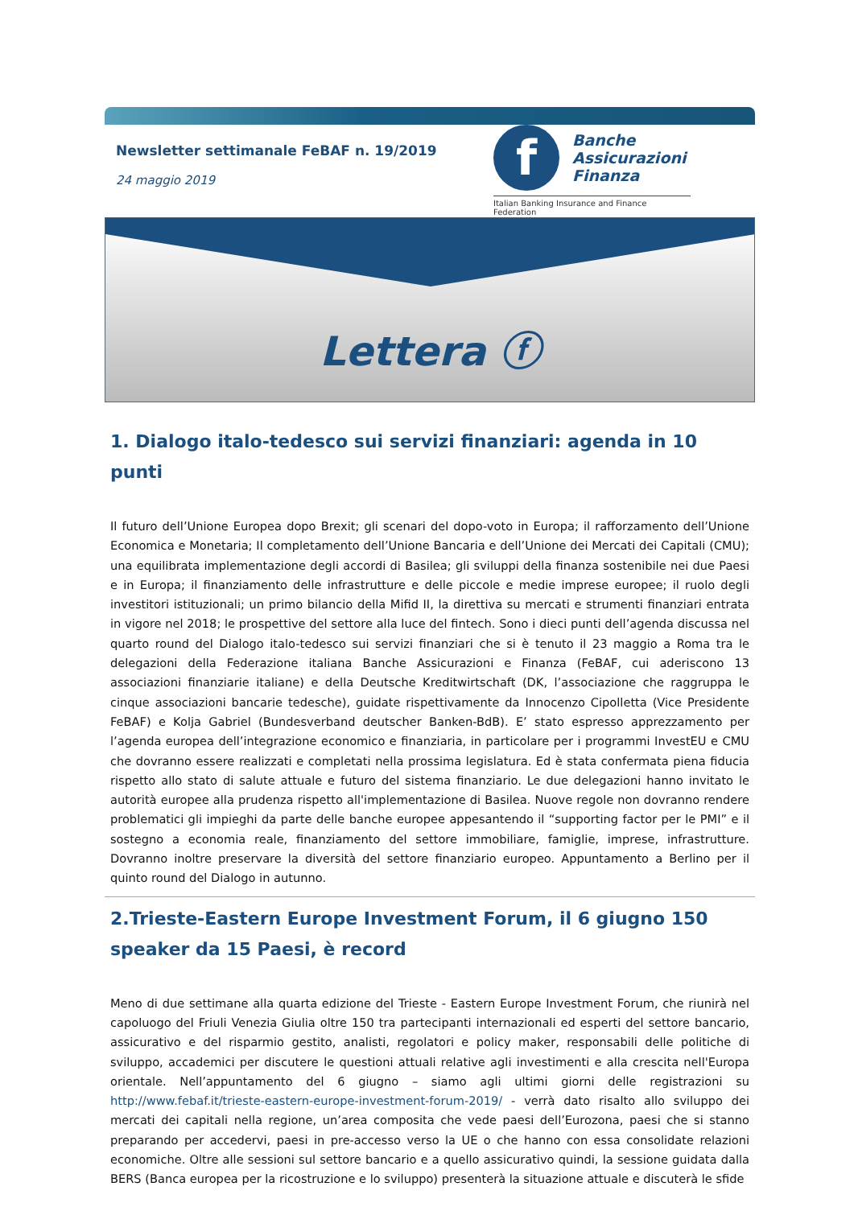Newsletter settimanale FeBAF n. 19/2019
24 maggio 2019
f
Banche
Assicurazioni
Finanza
Italian Banking Insurance and Finance Federation
Lettera ⓕ
1. Dialogo italo-tedesco sui servizi finanziari: agenda in 10 punti
Il futuro dell’Unione Europea dopo Brexit; gli scenari del dopo-voto in Europa; il rafforzamento dell’Unione Economica e Monetaria; Il completamento dell’Unione Bancaria e dell’Unione dei Mercati dei Capitali (CMU); una equilibrata implementazione degli accordi di Basilea; gli sviluppi della finanza sostenibile nei due Paesi e in Europa; il finanziamento delle infrastrutture e delle piccole e medie imprese europee; il ruolo degli investitori istituzionali; un primo bilancio della Mifid II, la direttiva su mercati e strumenti finanziari entrata in vigore nel 2018; le prospettive del settore alla luce del fintech. Sono i dieci punti dell’agenda discussa nel quarto round del Dialogo italo-tedesco sui servizi finanziari che si è tenuto il 23 maggio a Roma tra le delegazioni della Federazione italiana Banche Assicurazioni e Finanza (FeBAF, cui aderiscono 13 associazioni finanziarie italiane) e della Deutsche Kreditwirtschaft (DK, l’associazione che raggruppa le cinque associazioni bancarie tedesche), guidate rispettivamente da Innocenzo Cipolletta (Vice Presidente FeBAF) e Kolja Gabriel (Bundesverband deutscher Banken-BdB). E’ stato espresso apprezzamento per l’agenda europea dell’integrazione economico e finanziaria, in particolare per i programmi InvestEU e CMU che dovranno essere realizzati e completati nella prossima legislatura. Ed è stata confermata piena fiducia rispetto allo stato di salute attuale e futuro del sistema finanziario. Le due delegazioni hanno invitato le autorità europee alla prudenza rispetto all'implementazione di Basilea. Nuove regole non dovranno rendere problematici gli impieghi da parte delle banche europee appesantendo il “supporting factor per le PMI” e il sostegno a economia reale, finanziamento del settore immobiliare, famiglie, imprese, infrastrutture. Dovranno inoltre preservare la diversità del settore finanziario europeo. Appuntamento a Berlino per il quinto round del Dialogo in autunno.
2.Trieste-Eastern Europe Investment Forum, il 6 giugno 150 speaker da 15 Paesi, è record
Meno di due settimane alla quarta edizione del Trieste - Eastern Europe Investment Forum, che riunirà nel capoluogo del Friuli Venezia Giulia oltre 150 tra partecipanti internazionali ed esperti del settore bancario, assicurativo e del risparmio gestito, analisti, regolatori e policy maker, responsabili delle politiche di sviluppo, accademici per discutere le questioni attuali relative agli investimenti e alla crescita nell'Europa orientale. Nell’appuntamento del 6 giugno – siamo agli ultimi giorni delle registrazioni su http://www.febaf.it/trieste-eastern-europe-investment-forum-2019/ - verrà dato risalto allo sviluppo dei mercati dei capitali nella regione, un’area composita che vede paesi dell’Eurozona, paesi che si stanno preparando per accedervi, paesi in pre-accesso verso la UE o che hanno con essa consolidate relazioni economiche. Oltre alle sessioni sul settore bancario e a quello assicurativo quindi, la sessione guidata dalla BERS (Banca europea per la ricostruzione e lo sviluppo) presenterà la situazione attuale e discuterà le sfide